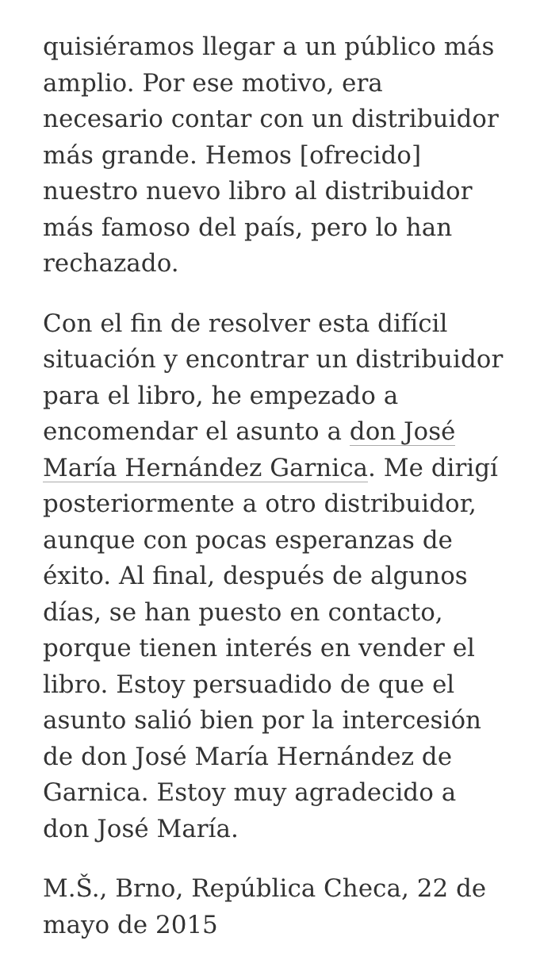quisiéramos llegar a un público más amplio. Por ese motivo, era necesario contar con un distribuidor más grande. Hemos [ofrecido] nuestro nuevo libro al distribuidor más famoso del país, pero lo han rechazado.
Con el fin de resolver esta difícil situación y encontrar un distribuidor para el libro, he empezado a encomendar el asunto a don José María Hernández Garnica. Me dirigí posteriormente a otro distribuidor, aunque con pocas esperanzas de éxito. Al final, después de algunos días, se han puesto en contacto, porque tienen interés en vender el libro. Estoy persuadido de que el asunto salió bien por la intercesión de don José María Hernández de Garnica. Estoy muy agradecido a don José María.
M.Š., Brno, República Checa, 22 de mayo de 2015